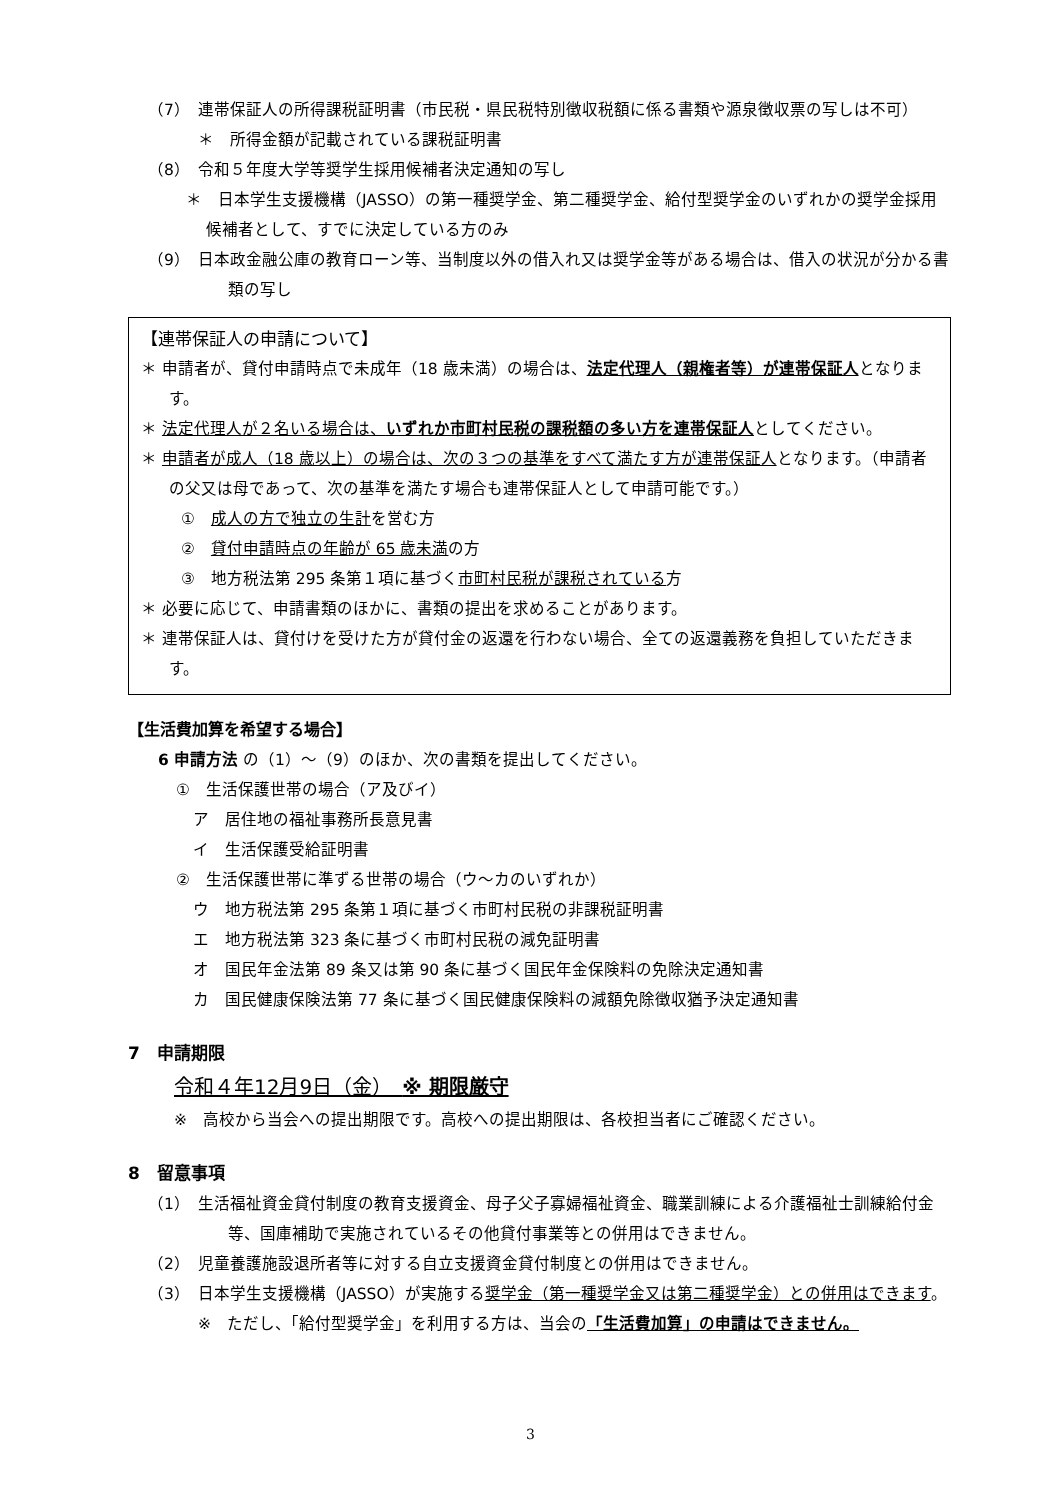（7）　連帯保証人の所得課税証明書（市民税・県民税特別徴収税額に係る書類や源泉徴収票の写しは不可）
＊　所得金額が記載されている課税証明書
（8）　令和５年度大学等奨学生採用候補者決定通知の写し
＊　日本学生支援機構（JASSO）の第一種奨学金、第二種奨学金、給付型奨学金のいずれかの奨学金採用候補者として、すでに決定している方のみ
（9）　日本政金融公庫の教育ローン等、当制度以外の借入れ又は奨学金等がある場合は、借入の状況が分かる書類の写し
【連帯保証人の申請について】
＊ 申請者が、貸付申請時点で未成年（18 歳未満）の場合は、法定代理人（親権者等）が連帯保証人となります。
＊ 法定代理人が２名いる場合は、いずれか市町村民税の課税額の多い方を連帯保証人としてください。
＊ 申請者が成人（18 歳以上）の場合は、次の３つの基準をすべて満たす方が連帯保証人となります。（申請者の父又は母であって、次の基準を満たす場合も連帯保証人として申請可能です。）
①　成人の方で独立の生計を営む方
②　貸付申請時点の年齢が 65 歳未満の方
③　地方税法第 295 条第１項に基づく市町村民税が課税されている方
＊ 必要に応じて、申請書類のほかに、書類の提出を求めることがあります。
＊ 連帯保証人は、貸付けを受けた方が貸付金の返還を行わない場合、全ての返還義務を負担していただきます。
【生活費加算を希望する場合】
6 申請方法 の（1）～（9）のほか、次の書類を提出してください。
①　生活保護世帯の場合（ア及びイ）
ア　居住地の福祉事務所長意見書
イ　生活保護受給証明書
②　生活保護世帯に準ずる世帯の場合（ウ～カのいずれか）
ウ　地方税法第 295 条第１項に基づく市町村民税の非課税証明書
エ　地方税法第 323 条に基づく市町村民税の減免証明書
オ　国民年金法第 89 条又は第 90 条に基づく国民年金保険料の免除決定通知書
カ　国民健康保険法第 77 条に基づく国民健康保険料の減額免除徴収猶予決定通知書
7　申請期限
令和４年12月9日（金）　※ 期限厳守
※　高校から当会への提出期限です。高校への提出期限は、各校担当者にご確認ください。
8　留意事項
（1）　生活福祉資金貸付制度の教育支援資金、母子父子寡婦福祉資金、職業訓練による介護福祉士訓練給付金等、国庫補助で実施されているその他貸付事業等との併用はできません。
（2）　児童養護施設退所者等に対する自立支援資金貸付制度との併用はできません。
（3）　日本学生支援機構（JASSO）が実施する奨学金（第一種奨学金又は第二種奨学金）との併用はできます。
※　ただし、「給付型奨学金」を利用する方は、当会の「生活費加算」の申請はできません。
3